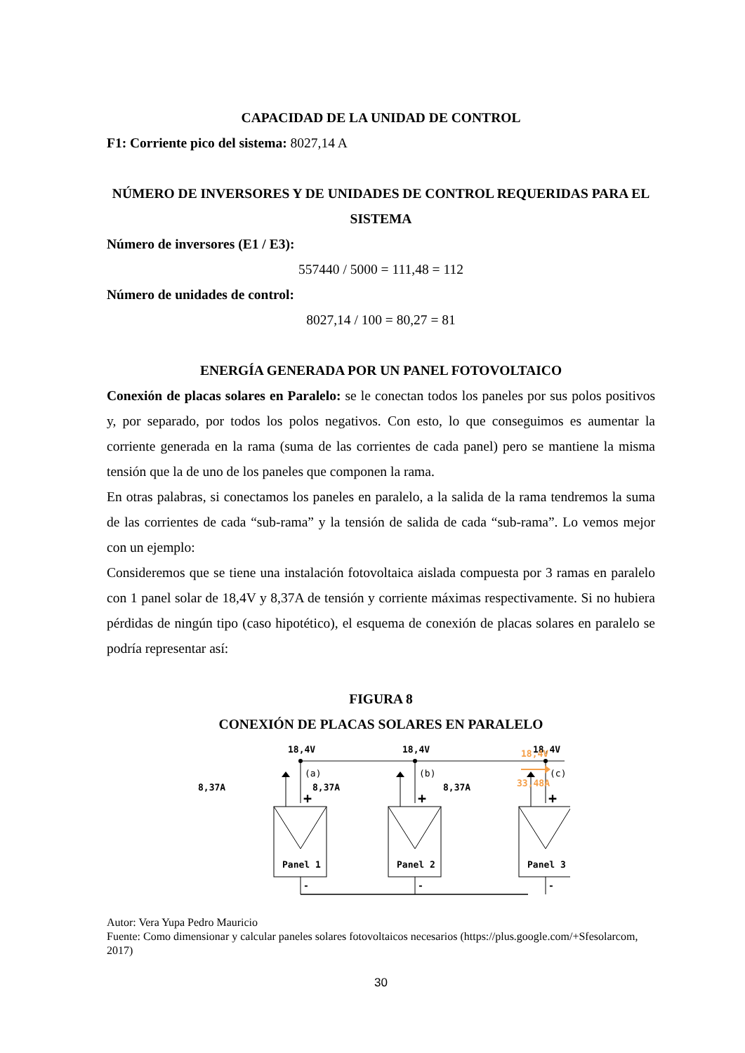CAPACIDAD DE LA UNIDAD DE CONTROL
F1: Corriente pico del sistema: 8027,14 A
NÚMERO DE INVERSORES Y DE UNIDADES DE CONTROL REQUERIDAS PARA EL SISTEMA
Número de inversores (E1 / E3):
557440 / 5000 = 111,48 = 112
Número de unidades de control:
8027,14 / 100 = 80,27 = 81
ENERGÍA GENERADA POR UN PANEL FOTOVOLTAICO
Conexión de placas solares en Paralelo: se le conectan todos los paneles por sus polos positivos y, por separado, por todos los polos negativos. Con esto, lo que conseguimos es aumentar la corriente generada en la rama (suma de las corrientes de cada panel) pero se mantiene la misma tensión que la de uno de los paneles que componen la rama.
En otras palabras, si conectamos los paneles en paralelo, a la salida de la rama tendremos la suma de las corrientes de cada “sub-rama” y la tensión de salida de cada “sub-rama”. Lo vemos mejor con un ejemplo:
Consideremos que se tiene una instalación fotovoltaica aislada compuesta por 3 ramas en paralelo con 1 panel solar de 18,4V y 8,37A de tensión y corriente máximas respectivamente. Si no hubiera pérdidas de ningún tipo (caso hipotético), el esquema de conexión de placas solares en paralelo se podría representar así:
FIGURA 8
CONEXIÓN DE PLACAS SOLARES EN PARALELO
18,4V
(a)
8,37A
+
Panel 1
-
18,4V
(b)
8,37A
+
Panel 2
-
18,4V
(c)
8,37A
+
Panel 3
-
18,4V
33,48A
Autor: Vera Yupa Pedro Mauricio
Fuente: Como dimensionar y calcular paneles solares fotovoltaicos necesarios (https://plus.google.com/+Sfesolarcom, 2017)
30